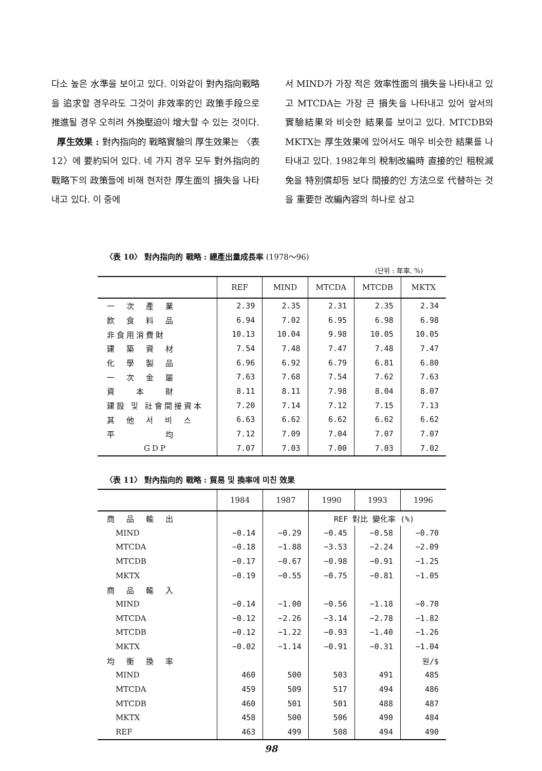다소 높은 水準을 보이고 있다. 이와같이 對內指向戰略을 追求할 경우라도 그것이 非效率的인 政策手段으로 推進될 경우 오히려 外換壓迫이 增大할 수 있는 것이다.
厚生效果 : 對內指向的 戰略實驗의 厚生效果는 〈表 12〉에 要約되어 있다. 네 가지 경우 모두 對外指向的 戰略下의 政策들에 비해 현저한 厚生面의 損失을 나타내고 있다. 이 중에
서 MIND가 가장 적은 效率性面의 損失을 나타내고 있고 MTCDA는 가장 큰 損失을 나타내고 있어 앞서의 實驗結果와 비슷한 結果를 보이고 있다. MTCDB와 MKTX는 厚生效果에 있어서도 매우 비슷한 結果를 나타내고 있다. 1982年의 稅制改編時 直接的인 租稅減免을 特別償却등 보다 間接的인 方法으로 代替하는 것을 重要한 改編內容의 하나로 삼고
〈表 10〉 對內指向的 戰略 : 總產出量成長率 (1978～96)
(단위 : 年率, %)
| | REF | MIND | MTCDA | MTCDB | MKTX |
| --- | --- | --- | --- | --- | --- |
| 一 次 產 業 | 2.39 | 2.35 | 2.31 | 2.35 | 2.34 |
| 飮 食 料 品 | 6.94 | 7.02 | 6.95 | 6.98 | 6.98 |
| 非食用消費財 | 10.13 | 10.04 | 9.98 | 10.05 | 10.05 |
| 建 築 資 材 | 7.54 | 7.48 | 7.47 | 7.48 | 7.47 |
| 化 學 製 品 | 6.96 | 6.92 | 6.79 | 6.81 | 6.80 |
| 一 次 金 屬 | 7.63 | 7.68 | 7.54 | 7.62 | 7.63 |
| 資 本 財 | 8.11 | 8.11 | 7.98 | 8.04 | 8.07 |
| 建設 및 社會間接資本 | 7.20 | 7.14 | 7.12 | 7.15 | 7.13 |
| 其 他 서 비 스 | 6.63 | 6.62 | 6.62 | 6.62 | 6.62 |
| 平 均 | 7.12 | 7.09 | 7.04 | 7.07 | 7.07 |
| GDP | 7.07 | 7.03 | 7.00 | 7.03 | 7.02 |
〈表 11〉 對內指向的 戰略 : 貿易 및 換率에 미친 效果
| | 1984 | 1987 | 1990 | 1993 | 1996 |
| --- | --- | --- | --- | --- | --- |
| 商 品 輸 出 | | | REF 對比 變化率 (%) | | |
| MIND | −0.14 | −0.29 | −0.45 | −0.58 | −0.70 |
| MTCDA | −0.18 | −1.88 | −3.53 | −2.24 | −2.09 |
| MTCDB | −0.17 | −0.67 | −0.98 | −0.91 | −1.25 |
| MKTX | −0.19 | −0.55 | −0.75 | −0.81 | −1.05 |
| 商 品 輸 入 | | | | | |
| MIND | −0.14 | −1.00 | −0.56 | −1.18 | −0.70 |
| MTCDA | −0.12 | −2.26 | −3.14 | −2.78 | −1.82 |
| MTCDB | −0.12 | −1.22 | −0.93 | −1.40 | −1.26 |
| MKTX | −0.02 | −1.14 | −0.91 | −0.31 | −1.04 |
| 均 衡 換 率 | | | | | 원/$ |
| MIND | 460 | 500 | 503 | 491 | 485 |
| MTCDA | 459 | 509 | 517 | 494 | 486 |
| MTCDB | 460 | 501 | 501 | 488 | 487 |
| MKTX | 458 | 500 | 506 | 490 | 484 |
| REF | 463 | 499 | 508 | 494 | 490 |
98